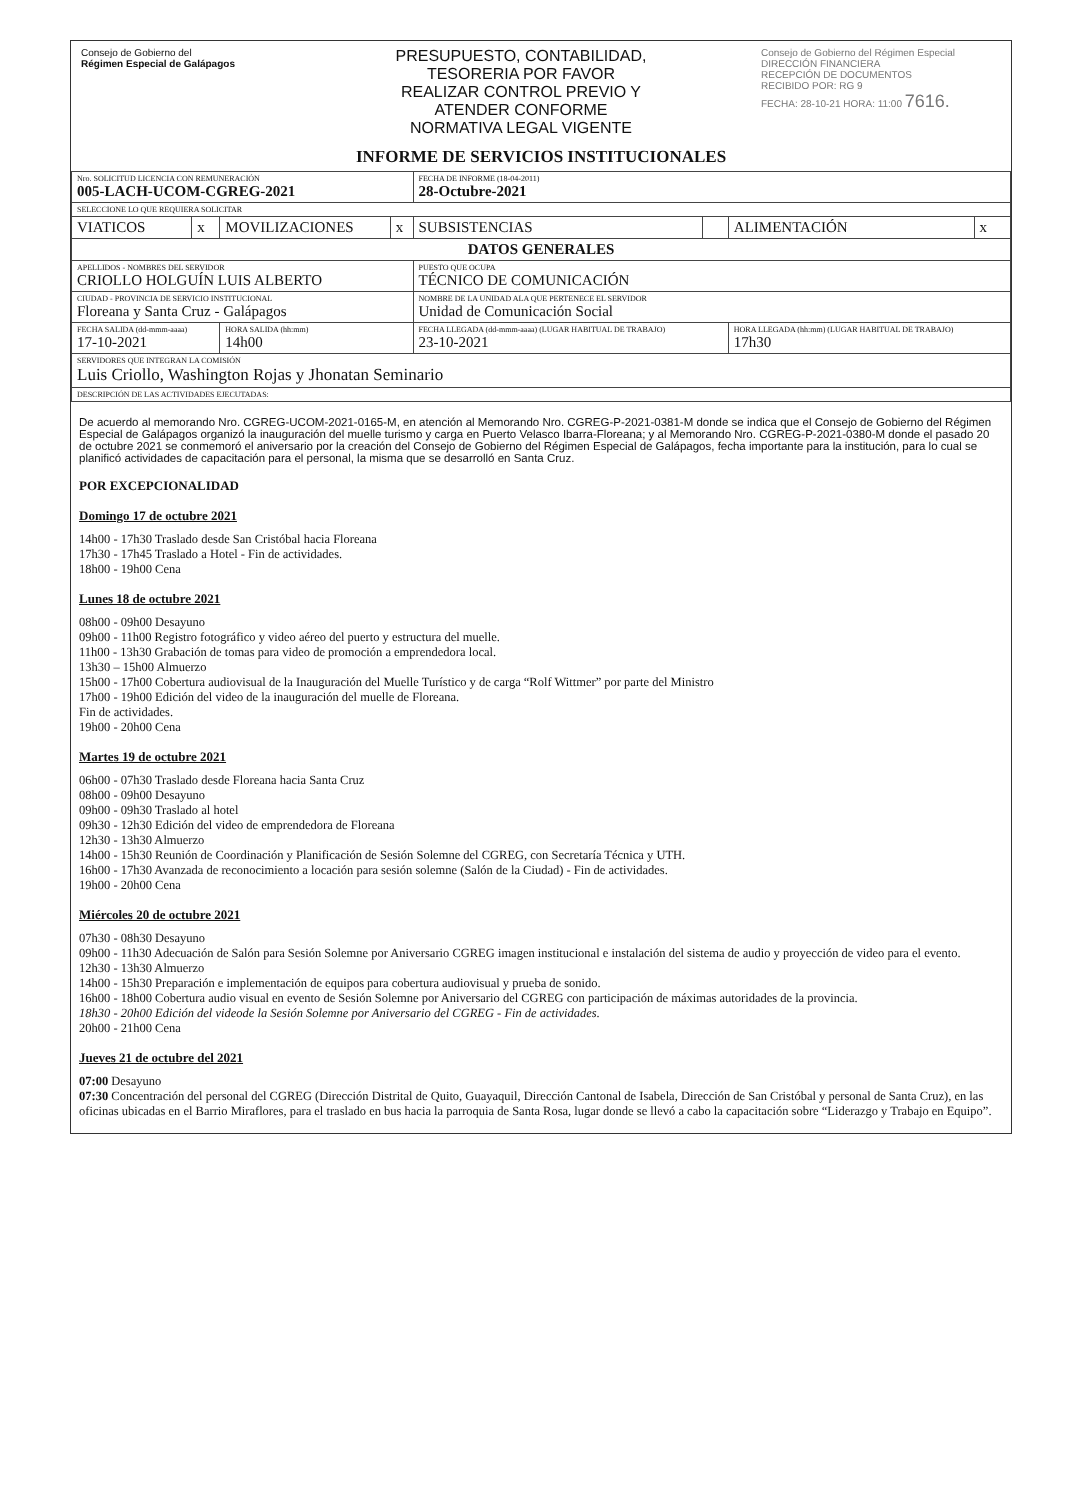Consejo de Gobierno del
Régimen Especial de Galápagos
PRESUPUESTO, CONTABILIDAD,
TESORERIA POR FAVOR
REALIZAR CONTROL PREVIO Y
ATENDER CONFORME
NORMATIVA LEGAL VIGENTE
Consejo de Gobierno del Régimen Especial
DIRECCIÓN FINANCIERA
RECEPCIÓN DE DOCUMENTOS
RECIBIDO POR: RG 9
FECHA: 28-10-21 HORA: 11:00 7616.
INFORME DE SERVICIOS INSTITUCIONALES
| Nro. SOLICITUD LICENCIA CON REMUNERACIÓN 005-LACH-UCOM-CGREG-2021 | | | | FECHA DE INFORME (18-04-2011) 28-Octubre-2021 | | | |
| SELECCIONE LO QUE REQUIERA SOLICITAR | | | | | | | |
| VIATICOS | x | MOVILIZACIONES | x | SUBSISTENCIAS | | ALIMENTACIÓN | x |
| DATOS GENERALES | | | | | | | |
| APELLIDOS - NOMBRES DEL SERVIDOR CRIOLLO HOLGUÍN LUIS ALBERTO | | | | PUESTO QUE OCUPA TÉCNICO DE COMUNICACIÓN | | | |
| CIUDAD - PROVINCIA DE SERVICIO INSTITUCIONAL Floreana y Santa Cruz - Galápagos | | | | NOMBRE DE LA UNIDAD ALA QUE PERTENECE EL SERVIDOR Unidad de Comunicación Social | | | |
| FECHA SALIDA (dd-mmm-aaaa) 17-10-2021 | | HORA SALIDA (hh:mm) 14h00 | | FECHA LLEGADA (dd-mmm-aaaa) (LUGAR HABITUAL DE TRABAJO) 23-10-2021 | | HORA LLEGADA (hh:mm) (LUGAR HABITUAL DE TRABAJO) 17h30 | |
| SERVIDORES QUE INTEGRAN LA COMISIÓN Luis Criollo, Washington Rojas y Jhonatan Seminario | | | | | | | |
| DESCRIPCIÓN DE LAS ACTIVIDADES EJECUTADAS: | | | | | | | |
De acuerdo al memorando Nro. CGREG-UCOM-2021-0165-M, en atención al Memorando Nro. CGREG-P-2021-0381-M donde se indica que el Consejo de Gobierno del Régimen Especial de Galápagos organizó la inauguración del muelle turismo y carga en Puerto Velasco Ibarra-Floreana; y al Memorando Nro. CGREG-P-2021-0380-M donde el pasado 20 de octubre 2021 se conmemoró el aniversario por la creación del Consejo de Gobierno del Régimen Especial de Galápagos, fecha importante para la institución, para lo cual se planificó actividades de capacitación para el personal, la misma que se desarrolló en Santa Cruz.
POR EXCEPCIONALIDAD
Domingo 17 de octubre 2021
14h00 - 17h30 Traslado desde San Cristóbal hacia Floreana
17h30 - 17h45 Traslado a Hotel - Fin de actividades.
18h00 - 19h00 Cena
Lunes 18 de octubre 2021
08h00 - 09h00 Desayuno
09h00 - 11h00 Registro fotográfico y video aéreo del puerto y estructura del muelle.
11h00 - 13h30 Grabación de tomas para video de promoción a emprendedora local.
13h30 – 15h00 Almuerzo
15h00 - 17h00 Cobertura audiovisual de la Inauguración del Muelle Turístico y de carga “Rolf Wittmer” por parte del Ministro
17h00 - 19h00 Edición del video de la inauguración del muelle de Floreana.
Fin de actividades.
19h00 - 20h00 Cena
Martes 19 de octubre 2021
06h00 - 07h30 Traslado desde Floreana hacia Santa Cruz
08h00 - 09h00 Desayuno
09h00 - 09h30 Traslado al hotel
09h30 - 12h30 Edición del video de emprendedora de Floreana
12h30 - 13h30 Almuerzo
14h00 - 15h30 Reunión de Coordinación y Planificación de Sesión Solemne del CGREG, con Secretaría Técnica y UTH.
16h00 - 17h30 Avanzada de reconocimiento a locación para sesión solemne (Salón de la Ciudad) - Fin de actividades.
19h00 - 20h00 Cena
Miércoles 20 de octubre 2021
07h30 - 08h30 Desayuno
09h00 - 11h30 Adecuación de Salón para Sesión Solemne por Aniversario CGREG imagen institucional e instalación del sistema de audio y proyección de video para el evento.
12h30 - 13h30 Almuerzo
14h00 - 15h30 Preparación e implementación de equipos para cobertura audiovisual y prueba de sonido.
16h00 - 18h00 Cobertura audio visual en evento de Sesión Solemne por Aniversario del CGREG con participación de máximas autoridades de la provincia.
18h30 - 20h00 Edición del videode la Sesión Solemne por Aniversario del CGREG - Fin de actividades.
20h00 - 21h00 Cena
Jueves 21 de octubre del 2021
07:00 Desayuno
07:30 Concentración del personal del CGREG (Dirección Distrital de Quito, Guayaquil, Dirección Cantonal de Isabela, Dirección de San Cristóbal y personal de Santa Cruz), en las oficinas ubicadas en el Barrio Miraflores, para el traslado en bus hacia la parroquia de Santa Rosa, lugar donde se llevó a cabo la capacitación sobre “Liderazgo y Trabajo en Equipo”.